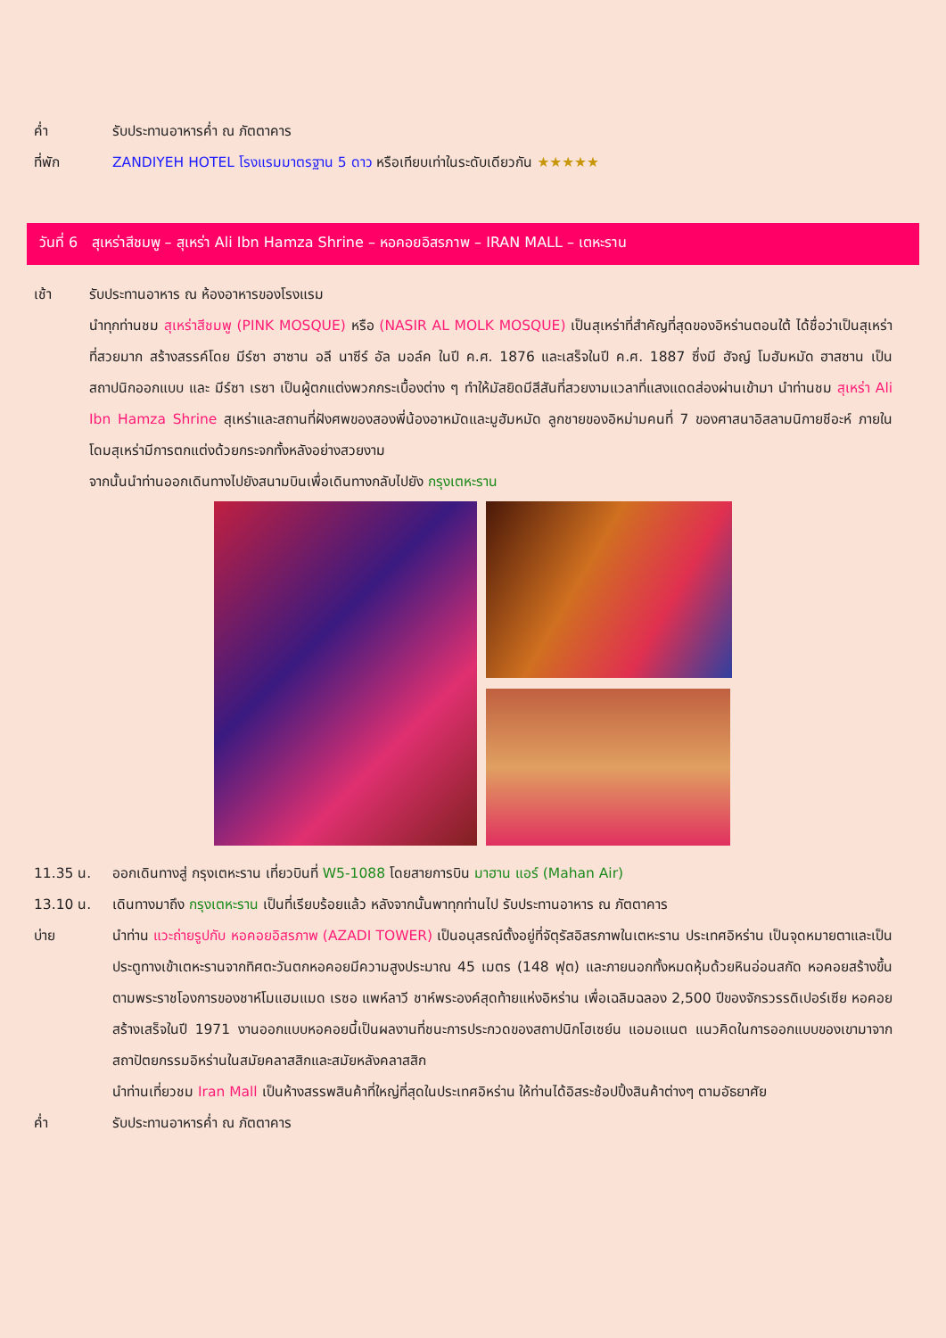ค่ำ รับประทานอาหารค่ำ ณ ภัตตาคาร
ที่พัก ZANDIYEH HOTEL โรงแรมมาตรฐาน 5 ดาว หรือเทียบเท่าในระดับเดียวกัน ★★★★★
วันที่ 6 สุเหร่าสีชมพู – สุเหร่า Ali Ibn Hamza Shrine – หอคอยอิสรภาพ – IRAN MALL – เตหะราน
เช้า รับประทานอาหาร ณ ห้องอาหารของโรงแรม
นำทุกท่านชม สุเหร่าสีชมพู (PINK MOSQUE) หรือ (NASIR AL MOLK MOSQUE) เป็นสุเหร่าที่สำคัญที่สุดของอิหร่านตอนใต้ ได้ชื่อว่าเป็นสุเหร่าที่สวยมาก สร้างสรรค์โดย มีร์ซา ฮาซาน อลี นาซีร์ อัล มอล์ค ในปี ค.ศ. 1876 และเสร็จในปี ค.ศ. 1887 ซึ่งมี ฮัจญ์ โมฮัมหมัด ฮาสซาน เป็นสถาปนิกออกแบบ และ มีร์ซา เรซา เป็นผู้ตกแต่งพวกกระเบื้องต่าง ๆ ทำให้มัสยิดมีสีสันที่สวยงามแวลาที่แสงแดดส่องผ่านเข้ามา นำท่านชม สุเหร่า Ali Ibn Hamza Shrine สุเหร่าและสถานที่ฝังศพของสองพี่น้องอาหมัดและมูฮัมหมัด ลูกชายของอิหม่ามคนที่ 7 ของศาสนาอิสลามนิกายชีอะห์ ภายในโดมสุเหร่ามีการตกแต่งด้วยกระจกทั้งหลังอย่างสวยงาม
จากนั้นนำท่านออกเดินทางไปยังสนามบินเพื่อเดินทางกลับไปยัง กรุงเตหะราน
11.35 น. ออกเดินทางสู่ กรุงเตหะราน เที่ยวบินที่ W5-1088 โดยสายการบิน มาฮาน แอร์ (Mahan Air)
13.10 น. เดินทางมาถึง กรุงเตหะราน เป็นที่เรียบร้อยแล้ว หลังจากนั้นพาทุกท่านไป รับประทานอาหาร ณ ภัตตาคาร
บ่าย นำท่าน แวะถ่ายรูปกับ หอคอยอิสรภาพ (AZADI TOWER) เป็นอนุสรณ์ตั้งอยู่ที่จัตุรัสอิสรภาพในเตหะราน ประเทศอิหร่าน เป็นจุดหมายตาและเป็นประตูทางเข้าเตหะรานจากทิศตะวันตกหอคอยมีความสูงประมาณ 45 เมตร (148 ฟุต) และภายนอกทั้งหมดหุ้มด้วยหินอ่อนสกัด หอคอยสร้างขึ้นตามพระราชโองการของชาห์โมแฮมแมด เรซอ แพห์ลาวี ชาห์พระองค์สุดท้ายแห่งอิหร่าน เพื่อเฉลิมฉลอง 2,500 ปีของจักรวรรดิเปอร์เซีย หอคอยสร้างเสร็จในปี 1971 งานออกแบบหอคอยนี้เป็นผลงานที่ชนะการประกวดของสถาปนิกโฮเซย์น แอมอแนต แนวคิดในการออกแบบของเขามาจากสถาปัตยกรรมอิหร่านในสมัยคลาสสิกและสมัยหลังคลาสสิก
นำท่านเที่ยวชม Iran Mall เป็นห้างสรรพสินค้าที่ใหญ่ที่สุดในประเทศอิหร่าน ให้ท่านได้อิสระช้อปปิ้งสินค้าต่างๆ ตามอัธยาศัย
ค่ำ รับประทานอาหารค่ำ ณ ภัตตาคาร